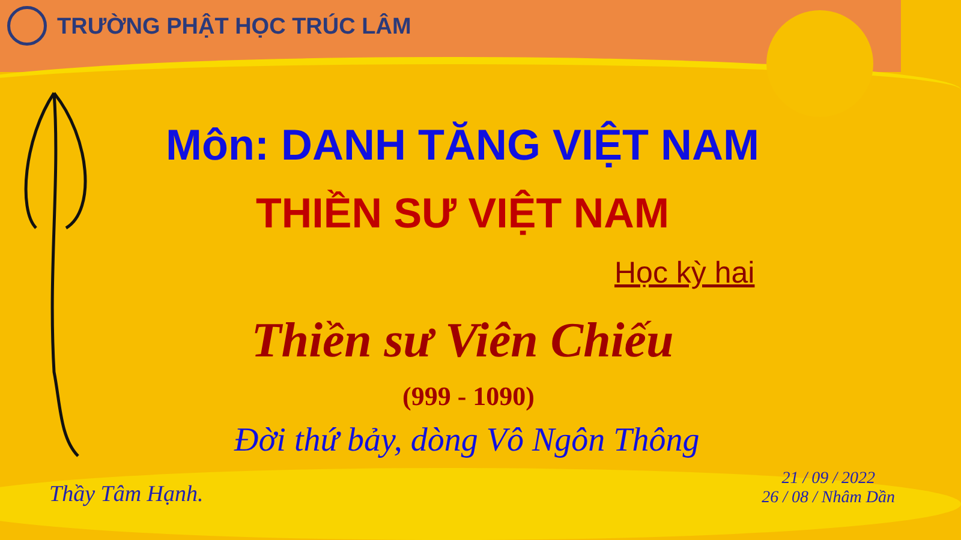TRƯỜNG PHẬT HỌC TRÚC LÂM
Môn: DANH TĂNG VIỆT NAM
THIỀN SƯ VIỆT NAM
Học kỳ hai
Thiền sư Viên Chiếu
(999 - 1090)
Đời thứ bảy, dòng Vô Ngôn Thông
Thầy Tâm Hạnh.
21 / 09 / 2022
26 / 08 / Nhâm Dần